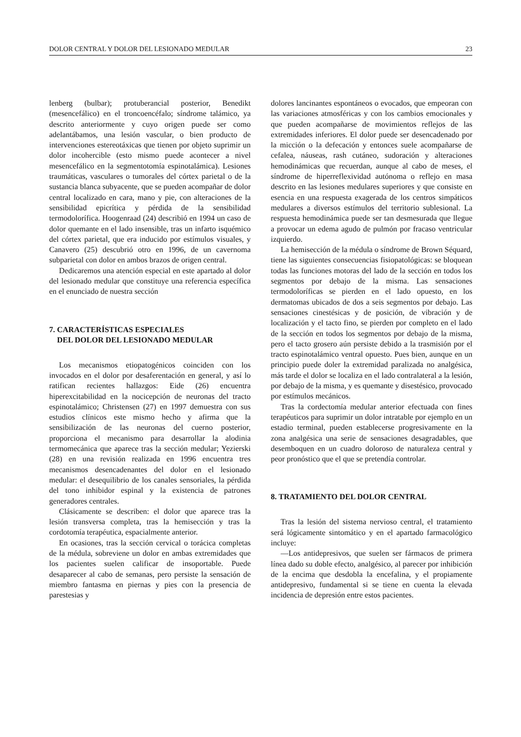DOLOR CENTRAL Y DOLOR DEL LESIONADO MEDULAR 23
lenberg (bulbar); protuberancial posterior, Benedikt (mesencefálico) en el troncoencéfalo; síndrome talámico, ya descrito anteriormente y cuyo origen puede ser como adelantábamos, una lesión vascular, o bien producto de intervenciones estereotáxicas que tienen por objeto suprimir un dolor incohercible (esto mismo puede acontecer a nivel mesencefálico en la segmentotomía espinotalámica). Lesiones traumáticas, vasculares o tumorales del córtex parietal o de la sustancia blanca subyacente, que se pueden acompañar de dolor central localizado en cara, mano y pie, con alteraciones de la sensibilidad epicrítica y pérdida de la sensibilidad termodolorífica. Hoogenraad (24) describió en 1994 un caso de dolor quemante en el lado insensible, tras un infarto isquémico del córtex parietal, que era inducido por estímulos visuales, y Canavero (25) descubrió otro en 1996, de un cavernoma subparietal con dolor en ambos brazos de origen central.
Dedicaremos una atención especial en este apartado al dolor del lesionado medular que constituye una referencia específica en el enunciado de nuestra sección
7. CARACTERÍSTICAS ESPECIALES
DEL DOLOR DEL LESIONADO MEDULAR
Los mecanismos etiopatogénicos coinciden con los invocados en el dolor por desaferentación en general, y así lo ratifican recientes hallazgos: Eide (26) encuentra hiperexcitabilidad en la nocicepción de neuronas del tracto espinotalámico; Christensen (27) en 1997 demuestra con sus estudios clínicos este mismo hecho y afirma que la sensibilización de las neuronas del cuerno posterior, proporciona el mecanismo para desarrollar la alodinia termomecánica que aparece tras la sección medular; Yezierski (28) en una revisión realizada en 1996 encuentra tres mecanismos desencadenantes del dolor en el lesionado medular: el desequilibrio de los canales sensoriales, la pérdida del tono inhibidor espinal y la existencia de patrones generadores centrales.
Clásicamente se describen: el dolor que aparece tras la lesión transversa completa, tras la hemisección y tras la cordotomía terapéutica, espacialmente anterior.
En ocasiones, tras la sección cervical o torácica completas de la médula, sobreviene un dolor en ambas extremidades que los pacientes suelen calificar de insoportable. Puede desaparecer al cabo de semanas, pero persiste la sensación de miembro fantasma en piernas y pies con la presencia de parestesias y
dolores lancinantes espontáneos o evocados, que empeoran con las variaciones atmosféricas y con los cambios emocionales y que pueden acompañarse de movimientos reflejos de las extremidades inferiores. El dolor puede ser desencadenado por la micción o la defecación y entonces suele acompañarse de cefalea, náuseas, rash cutáneo, sudoración y alteraciones hemodinámicas que recuerdan, aunque al cabo de meses, el síndrome de hiperreflexividad autónoma o reflejo en masa descrito en las lesiones medulares superiores y que consiste en esencia en una respuesta exagerada de los centros simpáticos medulares a diversos estímulos del territorio sublesional. La respuesta hemodinámica puede ser tan desmesurada que llegue a provocar un edema agudo de pulmón por fracaso ventricular izquierdo.
La hemisección de la médula o síndrome de Brown Séquard, tiene las siguientes consecuencias fisiopatológicas: se bloquean todas las funciones motoras del lado de la sección en todos los segmentos por debajo de la misma. Las sensaciones termodoloríficas se pierden en el lado opuesto, en los dermatomas ubicados de dos a seis segmentos por debajo. Las sensaciones cinestésicas y de posición, de vibración y de localización y el tacto fino, se pierden por completo en el lado de la sección en todos los segmentos por debajo de la misma, pero el tacto grosero aún persiste debido a la trasmisión por el tracto espinotalámico ventral opuesto. Pues bien, aunque en un principio puede doler la extremidad paralizada no analgésica, más tarde el dolor se localiza en el lado contralateral a la lesión, por debajo de la misma, y es quemante y disestésico, provocado por estímulos mecánicos.
Tras la cordectomía medular anterior efectuada con fines terapéuticos para suprimir un dolor intratable por ejemplo en un estadio terminal, pueden establecerse progresivamente en la zona analgésica una serie de sensaciones desagradables, que desemboquen en un cuadro doloroso de naturaleza central y peor pronóstico que el que se pretendía controlar.
8. TRATAMIENTO DEL DOLOR CENTRAL
Tras la lesión del sistema nervioso central, el tratamiento será lógicamente sintomático y en el apartado farmacológico incluye:
—Los antidepresivos, que suelen ser fármacos de primera línea dado su doble efecto, analgésico, al parecer por inhibición de la encima que desdobla la encefalina, y el propiamente antidepresivo, fundamental si se tiene en cuenta la elevada incidencia de depresión entre estos pacientes.